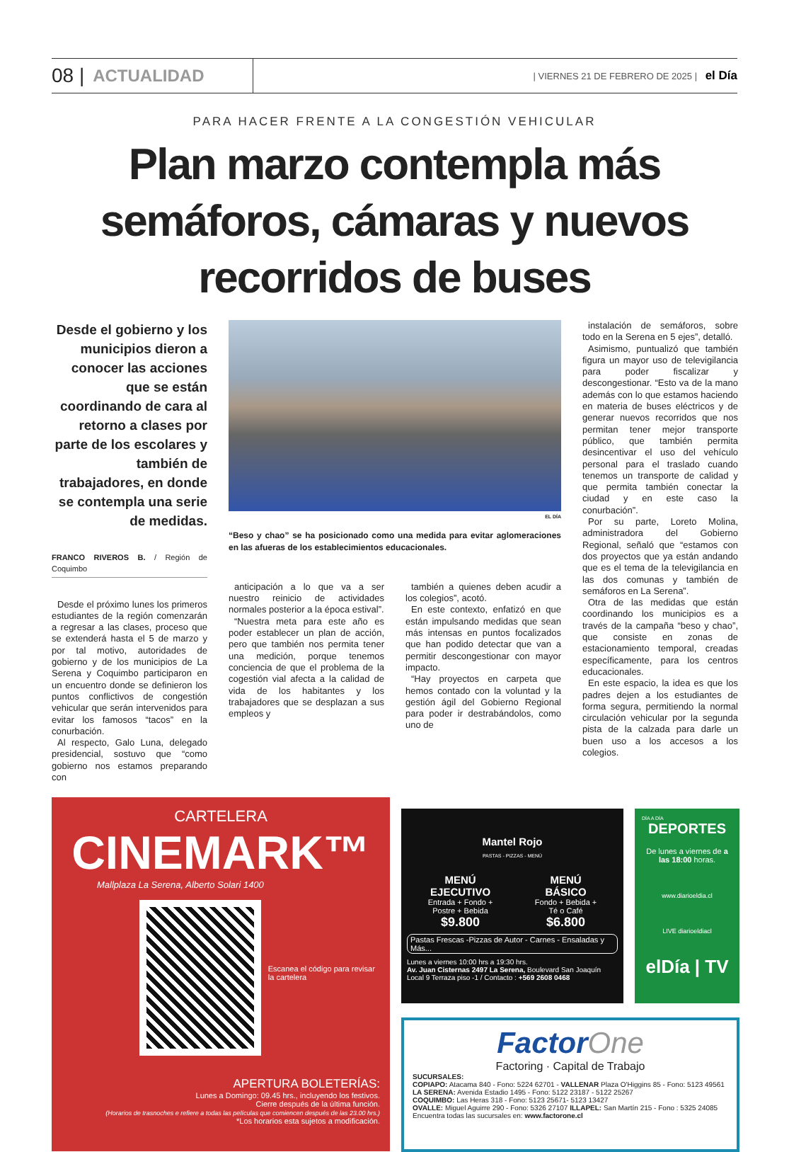08 | ACTUALIDAD
| VIERNES 21 DE FEBRERO DE 2025 | el Día
PARA HACER FRENTE A LA CONGESTIÓN VEHICULAR
Plan marzo contempla más semáforos, cámaras y nuevos recorridos de buses
Desde el gobierno y los municipios dieron a conocer las acciones que se están coordinando de cara al retorno a clases por parte de los escolares y también de trabajadores, en donde se contempla una serie de medidas.
FRANCO RIVEROS B. / Región de Coquimbo
Desde el próximo lunes los primeros estudiantes de la región comenzarán a regresar a las clases, proceso que se extenderá hasta el 5 de marzo y por tal motivo, autoridades de gobierno y de los municipios de La Serena y Coquimbo participaron en un encuentro donde se definieron los puntos conflictivos de congestión vehicular que serán intervenidos para evitar los famosos “tacos” en la conurbación.
Al respecto, Galo Luna, delegado presidencial, sostuvo que “como gobierno nos estamos preparando con
EL DÍA
“Beso y chao” se ha posicionado como una medida para evitar aglomeraciones en las afueras de los establecimientos educacionales.
anticipación a lo que va a ser nuestro reinicio de actividades normales posterior a la época estival”.
“Nuestra meta para este año es poder establecer un plan de acción, pero que también nos permita tener una medición, porque tenemos conciencia de que el problema de la cogestión vial afecta a la calidad de vida de los habitantes y los trabajadores que se desplazan a sus empleos y
también a quienes deben acudir a los colegios”, acotó.
En este contexto, enfatizó en que están impulsando medidas que sean más intensas en puntos focalizados que han podido detectar que van a permitir descongestionar con mayor impacto.
“Hay proyectos en carpeta que hemos contado con la voluntad y la gestión ágil del Gobierno Regional para poder ir destrabándolos, como uno de
instalación de semáforos, sobre todo en la Serena en 5 ejes”, detalló.
Asimismo, puntualizó que también figura un mayor uso de televigilancia para poder fiscalizar y descongestionar. “Esto va de la mano además con lo que estamos haciendo en materia de buses eléctricos y de generar nuevos recorridos que nos permitan tener mejor transporte público, que también permita desincentivar el uso del vehículo personal para el traslado cuando tenemos un transporte de calidad y que permita también conectar la ciudad y en este caso la conurbación”.
Por su parte, Loreto Molina, administradora del Gobierno Regional, señaló que “estamos con dos proyectos que ya están andando que es el tema de la televigilancia en las dos comunas y también de semáforos en La Serena”.
Otra de las medidas que están coordinando los municipios es a través de la campaña “beso y chao”, que consiste en zonas de estacionamiento temporal, creadas específicamente, para los centros educacionales.
En este espacio, la idea es que los padres dejen a los estudiantes de forma segura, permitiendo la normal circulación vehicular por la segunda pista de la calzada para darle un buen uso a los accesos a los colegios.
CARTELERA
CINEMARK™
Mallplaza La Serena, Alberto Solari 1400
Escanea el código para revisar la cartelera
APERTURA BOLETERÍAS:
Lunes a Domingo: 09.45 hrs., incluyendo los festivos.
Cierre después de la última función.
(Horarios de trasnoches e refiere a todas las películas que comiencen después de las 23.00 hrs.)
*Los horarios esta sujetos a modificación.
Mantel Rojo
PASTAS - PIZZAS - MENÚ
MENÚ
EJECUTIVO
Entrada + Fondo +
Postre + Bebida
$9.800
MENÚ
BÁSICO
Fondo + Bebida +
Té o Café
$6.800
Pastas Frescas -Pizzas de Autor - Carnes - Ensaladas y Más...
Lunes a viernes 10:00 hrs a 19:30 hrs.
Av. Juan Cisternas 2497 La Serena, Boulevard San Joaquín
Local 9 Terraza piso -1 / Contacto : +569 2608 0468
DÍA A DÍA
DEPORTES
De lunes a viernes de a las 18:00 horas.
www.diarioeldia.cl
LIVE diarioeldiacl
elDía | TV
FactorOne
Factoring · Capital de Trabajo
SUCURSALES:
COPIAPO: Atacama 840 - Fono: 5224 62701 - VALLENAR Plaza O'Higgins 85 - Fono: 5123 49561
LA SERENA: Avenida Estadio 1495 - Fono: 5122 23187 - 5122 25267
COQUIMBO: Las Heras 318 - Fono: 5123 25671- 5123 13427
OVALLE: Miguel Aguirre 290 - Fono: 5326 27107 ILLAPEL: San Martín 215 - Fono : 5325 24085
Encuentra todas las sucursales en: www.factorone.cl